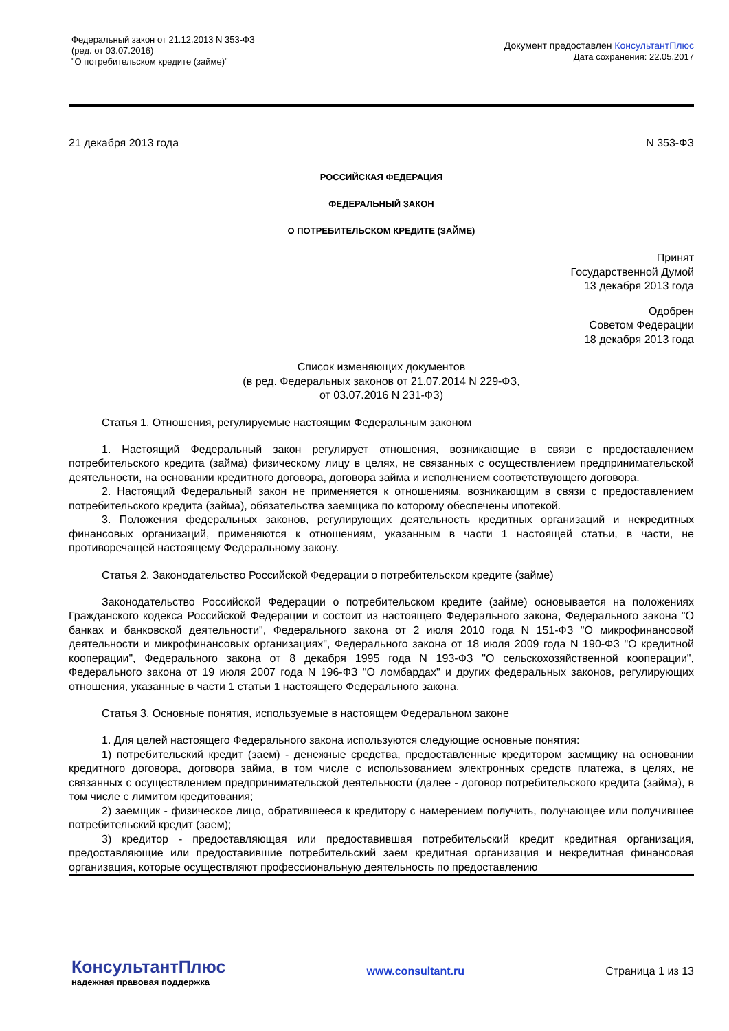Федеральный закон от 21.12.2013 N 353-ФЗ
(ред. от 03.07.2016)
"О потребительском кредите (займе)"
Документ предоставлен КонсультантПлюс
Дата сохранения: 22.05.2017
21 декабря 2013 года N 353-ФЗ
РОССИЙСКАЯ ФЕДЕРАЦИЯ
ФЕДЕРАЛЬНЫЙ ЗАКОН
О ПОТРЕБИТЕЛЬСКОМ КРЕДИТЕ (ЗАЙМЕ)
Принят
Государственной Думой
13 декабря 2013 года
Одобрен
Советом Федерации
18 декабря 2013 года
Список изменяющих документов
(в ред. Федеральных законов от 21.07.2014 N 229-ФЗ,
от 03.07.2016 N 231-ФЗ)
Статья 1. Отношения, регулируемые настоящим Федеральным законом
1. Настоящий Федеральный закон регулирует отношения, возникающие в связи с предоставлением потребительского кредита (займа) физическому лицу в целях, не связанных с осуществлением предпринимательской деятельности, на основании кредитного договора, договора займа и исполнением соответствующего договора.
2. Настоящий Федеральный закон не применяется к отношениям, возникающим в связи с предоставлением потребительского кредита (займа), обязательства заемщика по которому обеспечены ипотекой.
3. Положения федеральных законов, регулирующих деятельность кредитных организаций и некредитных финансовых организаций, применяются к отношениям, указанным в части 1 настоящей статьи, в части, не противоречащей настоящему Федеральному закону.
Статья 2. Законодательство Российской Федерации о потребительском кредите (займе)
Законодательство Российской Федерации о потребительском кредите (займе) основывается на положениях Гражданского кодекса Российской Федерации и состоит из настоящего Федерального закона, Федерального закона "О банках и банковской деятельности", Федерального закона от 2 июля 2010 года N 151-ФЗ "О микрофинансовой деятельности и микрофинансовых организациях", Федерального закона от 18 июля 2009 года N 190-ФЗ "О кредитной кооперации", Федерального закона от 8 декабря 1995 года N 193-ФЗ "О сельскохозяйственной кооперации", Федерального закона от 19 июля 2007 года N 196-ФЗ "О ломбардах" и других федеральных законов, регулирующих отношения, указанные в части 1 статьи 1 настоящего Федерального закона.
Статья 3. Основные понятия, используемые в настоящем Федеральном законе
1. Для целей настоящего Федерального закона используются следующие основные понятия:
1) потребительский кредит (заем) - денежные средства, предоставленные кредитором заемщику на основании кредитного договора, договора займа, в том числе с использованием электронных средств платежа, в целях, не связанных с осуществлением предпринимательской деятельности (далее - договор потребительского кредита (займа), в том числе с лимитом кредитования;
2) заемщик - физическое лицо, обратившееся к кредитору с намерением получить, получающее или получившее потребительский кредит (заем);
3) кредитор - предоставляющая или предоставившая потребительский кредит кредитная организация, предоставляющие или предоставившие потребительский заем кредитная организация и некредитная финансовая организация, которые осуществляют профессиональную деятельность по предоставлению
КонсультантПлюс
надежная правовая поддержка
www.consultant.ru Страница 1 из 13